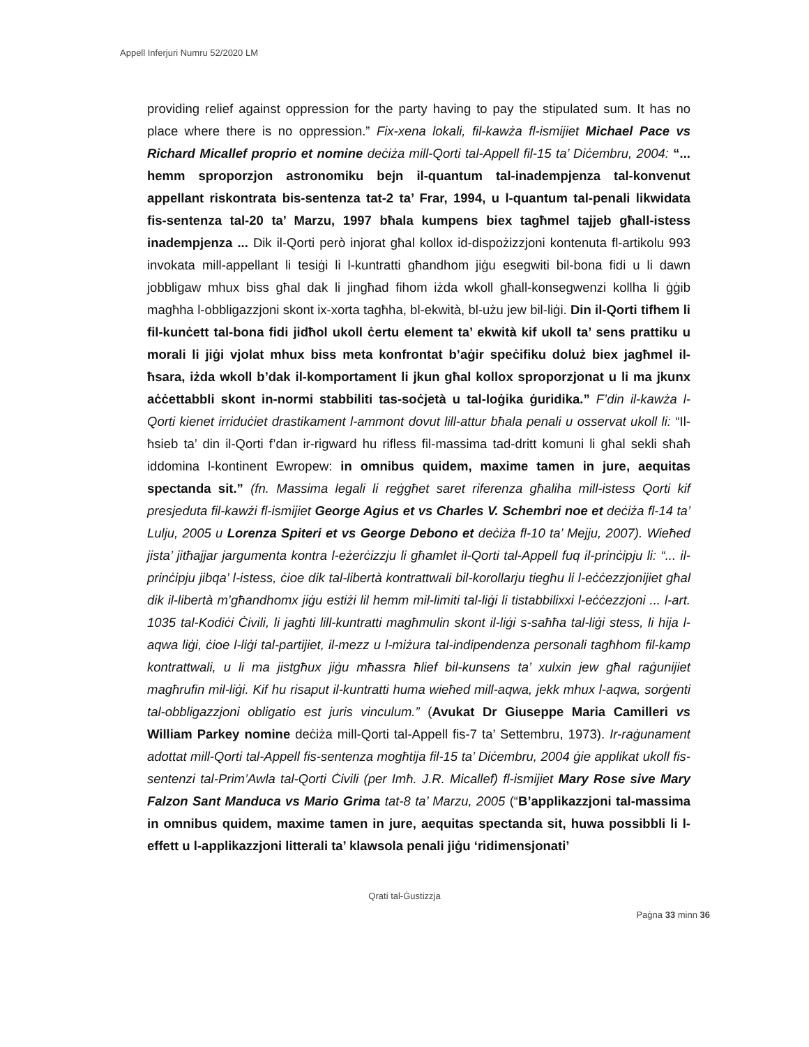Appell Inferjuri Numru 52/2020 LM
providing relief against oppression for the party having to pay the stipulated sum. It has no place where there is no oppression.” Fix-xena lokali, fil-kawża fl-ismijiet Michael Pace vs Richard Micallef proprio et nomine deċiża mill-Qorti tal-Appell fil-15 ta’ Diċembru, 2004: “... hemm sproporzjon astronomiku bejn il-quantum tal-inadempjenza tal-konvenut appellant riskontrata bis-sentenza tat-2 ta’ Frar, 1994, u l-quantum tal-penali likwidata fis-sentenza tal-20 ta’ Marzu, 1997 bħala kumpens biex tagħmel tajjeb għall-istess inadempjenza ... Dik il-Qorti però injorat għal kollox id-dispożizzjoni kontenuta fl-artikolu 993 invokata mill-appellant li tesiġi li l-kuntratti għandhom jiġu esegwiti bil-bona fidi u li dawn jobbligaw mhux biss għal dak li jingħad fihom iżda wkoll għall-konsegwenzi kollha li ġġib magħha l-obbligazzjoni skont ix-xorta tagħha, bl-ekwità, bl-użu jew bil-liġi. Din il-Qorti tifhem li fil-kunċett tal-bona fidi jidħol ukoll ċertu element ta’ ekwità kif ukoll ta’ sens prattiku u morali li jiġi vjolat mhux biss meta konfrontat b’aġir speċifiku doluż biex jagħmel il-ħsara, iżda wkoll b’dak il-komportament li jkun għal kollox sproporzjonat u li ma jkunx aċċettabbli skont in-normi stabbiliti tas-soċjetà u tal-loġika ġuridika.” F’din il-kawża l-Qorti kienet irriduċiet drastikament l-ammont dovut lill-attur bħala penali u osservat ukoll li: “Il-ħsieb ta’ din il-Qorti f’dan ir-rigward hu rifless fil-massima tad-dritt komuni li għal sekli sħaħ iddomina l-kontinent Ewropew: in omnibus quidem, maxime tamen in jure, aequitas spectanda sit.” (fn. Massima legali li reġgħet saret riferenza għaliha mill-istess Qorti kif presjeduta fil-kawżi fl-ismijiet George Agius et vs Charles V. Schembri noe et deċiża fl-14 ta’ Lulju, 2005 u Lorenza Spiteri et vs George Debono et deċiża fl-10 ta’ Mejju, 2007). Wieħed jista’ jitħajjar jargumenta kontra l-eżerċizzju li għamlet il-Qorti tal-Appell fuq il-prinċipju li: “... il-prinċipju jibqa’ l-istess, ċioe dik tal-libertà kontrattwali bil-korollarju tiegħu li l-eċċezzjonijiet għal dik il-libertà m’għandhomx jiġu estiżi lil hemm mil-limiti tal-liġi li tistabbilixxi l-eċċezzjoni ... l-art. 1035 tal-Kodiċi Ċivili, li jagħti lill-kuntratti magħmulin skont il-liġi s-saħħa tal-liġi stess, li hija l-aqwa liġi, ċioe l-liġi tal-partijiet, il-mezz u l-miżura tal-indipendenza personali tagħhom fil-kamp kontrattwali, u li ma jistgħux jiġu mħassra ħlief bil-kunsens ta’ xulxin jew għal raġunijiet magħrufin mil-liġi. Kif hu risaput il-kuntratti huma wieħed mill-aqwa, jekk mhux l-aqwa, sorġenti tal-obbligazzjoni obligatio est juris vinculum.” (Avukat Dr Giuseppe Maria Camilleri vs William Parkey nomine deċiża mill-Qorti tal-Appell fis-7 ta’ Settembru, 1973). Ir-raġunament adottat mill-Qorti tal-Appell fis-sentenza mogħtija fil-15 ta’ Diċembru, 2004 ġie applikat ukoll fis-sentenzi tal-Prim’Awla tal-Qorti Ċivili (per Imħ. J.R. Micallef) fl-ismijiet Mary Rose sive Mary Falzon Sant Manduca vs Mario Grima tat-8 ta’ Marzu, 2005 (“B’applikazzjoni tal-massima in omnibus quidem, maxime tamen in jure, aequitas spectanda sit, huwa possibbli li l-effett u l-applikazzjoni litterali ta’ klawsola penali jiġu ‘ridimensjonati’
Qrati tal-Ġustizzja
Paġna 33 minn 36